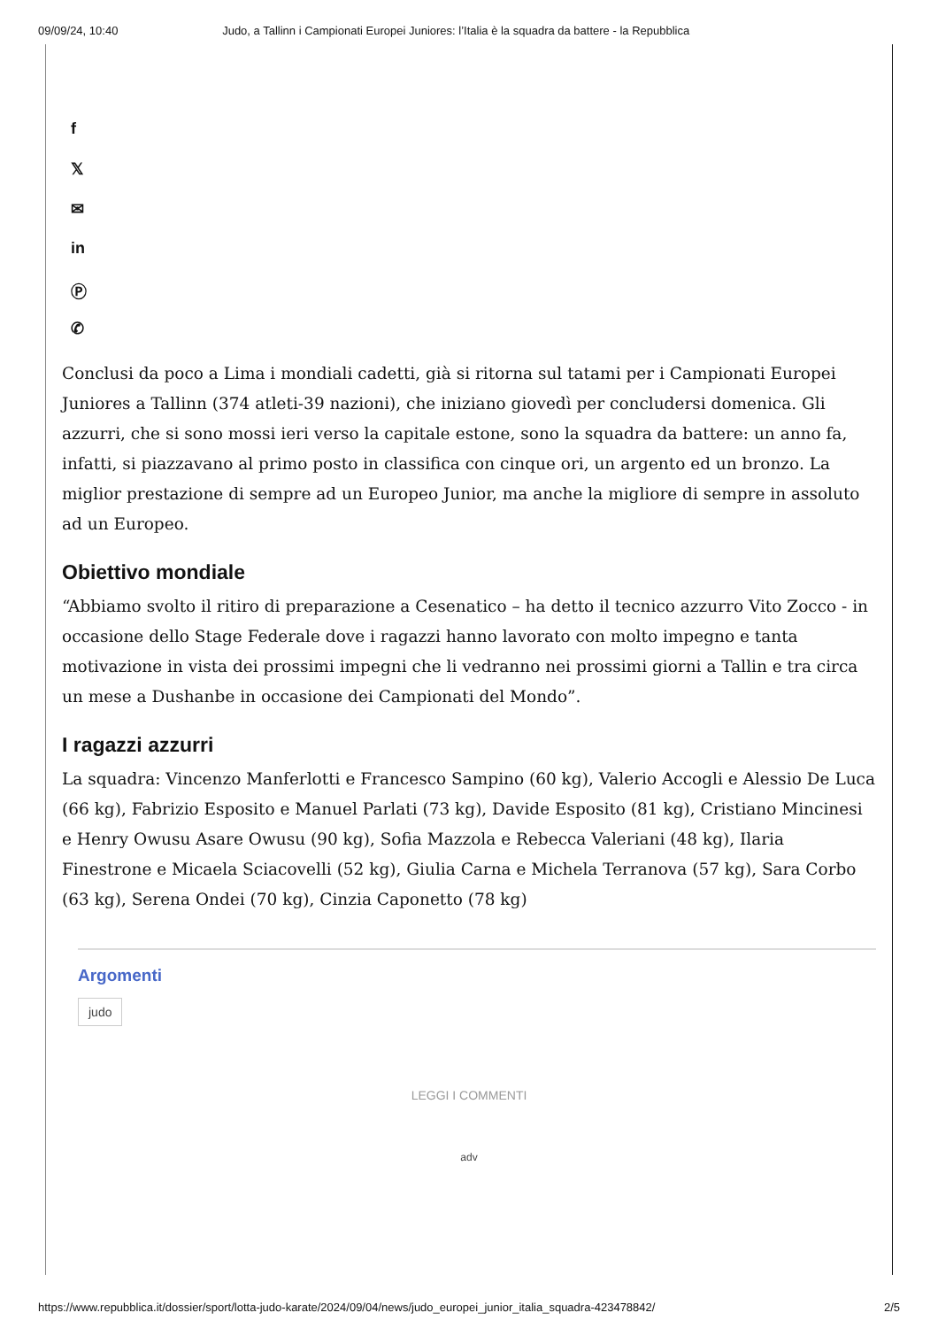09/09/24, 10:40 Judo, a Tallinn i Campionati Europei Juniores: l’Italia è la squadra da battere - la Repubblica
f
𝕏
✉
in
Ⓟ
✆
Conclusi da poco a Lima i mondiali cadetti, già si ritorna sul tatami per i Campionati Europei Juniores a Tallinn (374 atleti-39 nazioni), che iniziano giovedì per concludersi domenica. Gli azzurri, che si sono mossi ieri verso la capitale estone, sono la squadra da battere: un anno fa, infatti, si piazzavano al primo posto in classifica con cinque ori, un argento ed un bronzo. La miglior prestazione di sempre ad un Europeo Junior, ma anche la migliore di sempre in assoluto ad un Europeo.
Obiettivo mondiale
“Abbiamo svolto il ritiro di preparazione a Cesenatico – ha detto il tecnico azzurro Vito Zocco - in occasione dello Stage Federale dove i ragazzi hanno lavorato con molto impegno e tanta motivazione in vista dei prossimi impegni che li vedranno nei prossimi giorni a Tallin e tra circa un mese a Dushanbe in occasione dei Campionati del Mondo”.
I ragazzi azzurri
La squadra: Vincenzo Manferlotti e Francesco Sampino (60 kg), Valerio Accogli e Alessio De Luca (66 kg), Fabrizio Esposito e Manuel Parlati (73 kg), Davide Esposito (81 kg), Cristiano Mincinesi e Henry Owusu Asare Owusu (90 kg), Sofia Mazzola e Rebecca Valeriani (48 kg), Ilaria Finestrone e Micaela Sciacovelli (52 kg), Giulia Carna e Michela Terranova (57 kg), Sara Corbo (63 kg), Serena Ondei (70 kg), Cinzia Caponetto (78 kg)
Argomenti
judo
LEGGI I COMMENTI
adv
https://www.repubblica.it/dossier/sport/lotta-judo-karate/2024/09/04/news/judo_europei_junior_italia_squadra-423478842/ 2/5